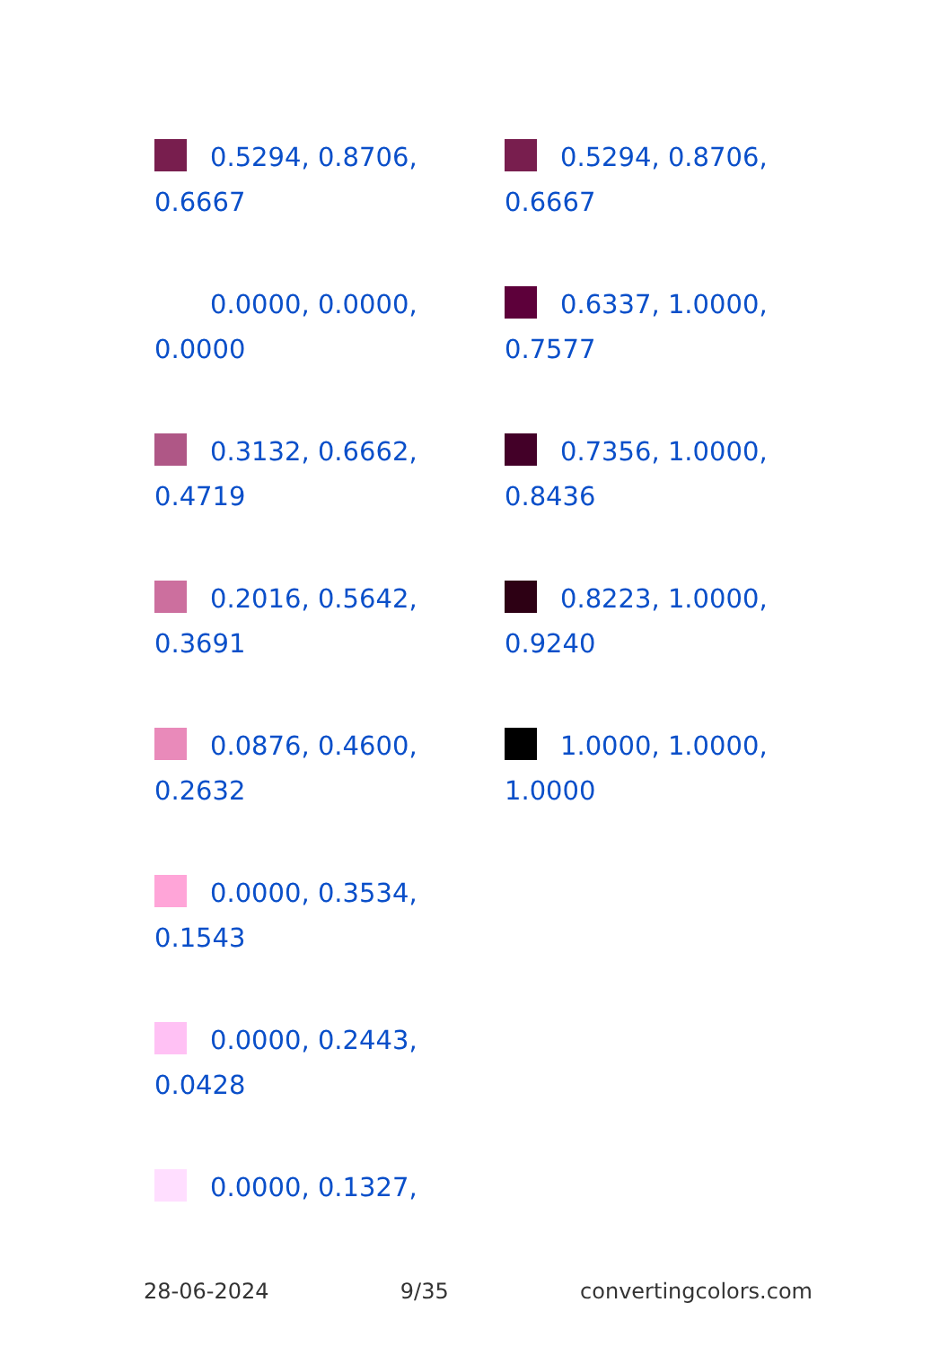0.5294, 0.8706, 0.6667
0.0000, 0.0000, 0.0000
0.3132, 0.6662, 0.4719
0.2016, 0.5642, 0.3691
0.0876, 0.4600, 0.2632
0.0000, 0.3534, 0.1543
0.0000, 0.2443, 0.0428
0.0000, 0.1327,
0.5294, 0.8706, 0.6667
0.6337, 1.0000, 0.7577
0.7356, 1.0000, 0.8436
0.8223, 1.0000, 0.9240
1.0000, 1.0000, 1.0000
28-06-2024 9/35 convertingcolors.com